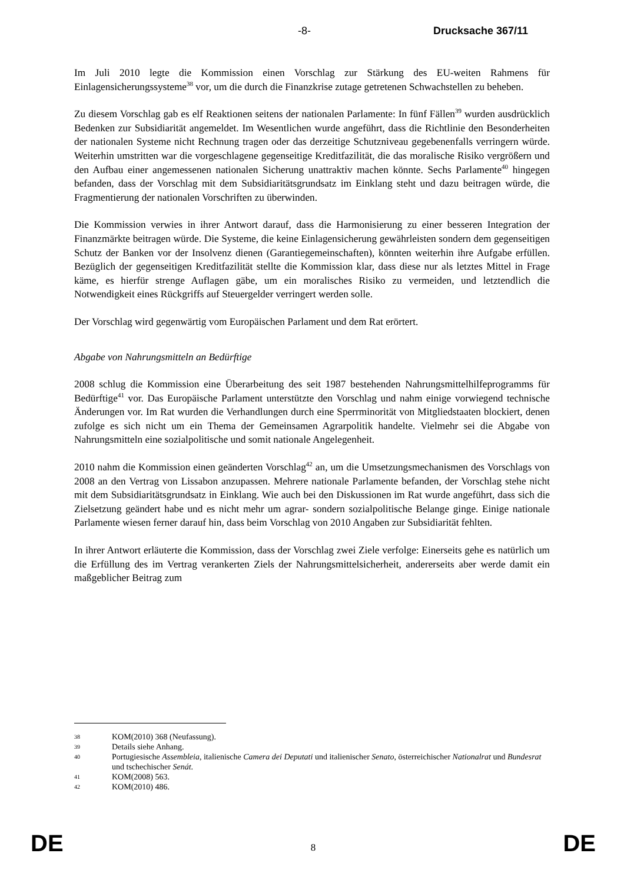-8- Drucksache 367/11
Im Juli 2010 legte die Kommission einen Vorschlag zur Stärkung des EU-weiten Rahmens für Einlagensicherungssysteme<sup>38</sup> vor, um die durch die Finanzkrise zutage getretenen Schwachstellen zu beheben.
Zu diesem Vorschlag gab es elf Reaktionen seitens der nationalen Parlamente: In fünf Fällen<sup>39</sup> wurden ausdrücklich Bedenken zur Subsidiarität angemeldet. Im Wesentlichen wurde angeführt, dass die Richtlinie den Besonderheiten der nationalen Systeme nicht Rechnung tragen oder das derzeitige Schutzniveau gegebenenfalls verringern würde. Weiterhin umstritten war die vorgeschlagene gegenseitige Kreditfazilität, die das moralische Risiko vergrößern und den Aufbau einer angemessenen nationalen Sicherung unattraktiv machen könnte. Sechs Parlamente<sup>40</sup> hingegen befanden, dass der Vorschlag mit dem Subsidiaritätsgrundsatz im Einklang steht und dazu beitragen würde, die Fragmentierung der nationalen Vorschriften zu überwinden.
Die Kommission verwies in ihrer Antwort darauf, dass die Harmonisierung zu einer besseren Integration der Finanzmärkte beitragen würde. Die Systeme, die keine Einlagensicherung gewährleisten sondern dem gegenseitigen Schutz der Banken vor der Insolvenz dienen (Garantiegemeinschaften), könnten weiterhin ihre Aufgabe erfüllen. Bezüglich der gegenseitigen Kreditfazilität stellte die Kommission klar, dass diese nur als letztes Mittel in Frage käme, es hierfür strenge Auflagen gäbe, um ein moralisches Risiko zu vermeiden, und letztendlich die Notwendigkeit eines Rückgriffs auf Steuergelder verringert werden solle.
Der Vorschlag wird gegenwärtig vom Europäischen Parlament und dem Rat erörtert.
Abgabe von Nahrungsmitteln an Bedürftige
2008 schlug die Kommission eine Überarbeitung des seit 1987 bestehenden Nahrungsmittelhilfeprogramms für Bedürftige<sup>41</sup> vor. Das Europäische Parlament unterstützte den Vorschlag und nahm einige vorwiegend technische Änderungen vor. Im Rat wurden die Verhandlungen durch eine Sperrminorität von Mitgliedstaaten blockiert, denen zufolge es sich nicht um ein Thema der Gemeinsamen Agrarpolitik handelte. Vielmehr sei die Abgabe von Nahrungsmitteln eine sozialpolitische und somit nationale Angelegenheit.
2010 nahm die Kommission einen geänderten Vorschlag<sup>42</sup> an, um die Umsetzungsmechanismen des Vorschlags von 2008 an den Vertrag von Lissabon anzupassen. Mehrere nationale Parlamente befanden, der Vorschlag stehe nicht mit dem Subsidiaritätsgrundsatz in Einklang. Wie auch bei den Diskussionen im Rat wurde angeführt, dass sich die Zielsetzung geändert habe und es nicht mehr um agrar- sondern sozialpolitische Belange ginge. Einige nationale Parlamente wiesen ferner darauf hin, dass beim Vorschlag von 2010 Angaben zur Subsidiarität fehlten.
In ihrer Antwort erläuterte die Kommission, dass der Vorschlag zwei Ziele verfolge: Einerseits gehe es natürlich um die Erfüllung des im Vertrag verankerten Ziels der Nahrungsmittelsicherheit, andererseits aber werde damit ein maßgeblicher Beitrag zum
38 KOM(2010) 368 (Neufassung).
39 Details siehe Anhang.
40 Portugiesische Assembleia, italienische Camera dei Deputati und italienischer Senato, österreichischer Nationalrat und Bundesrat und tschechischer Senát.
41 KOM(2008) 563.
42 KOM(2010) 486.
DE 8 DE